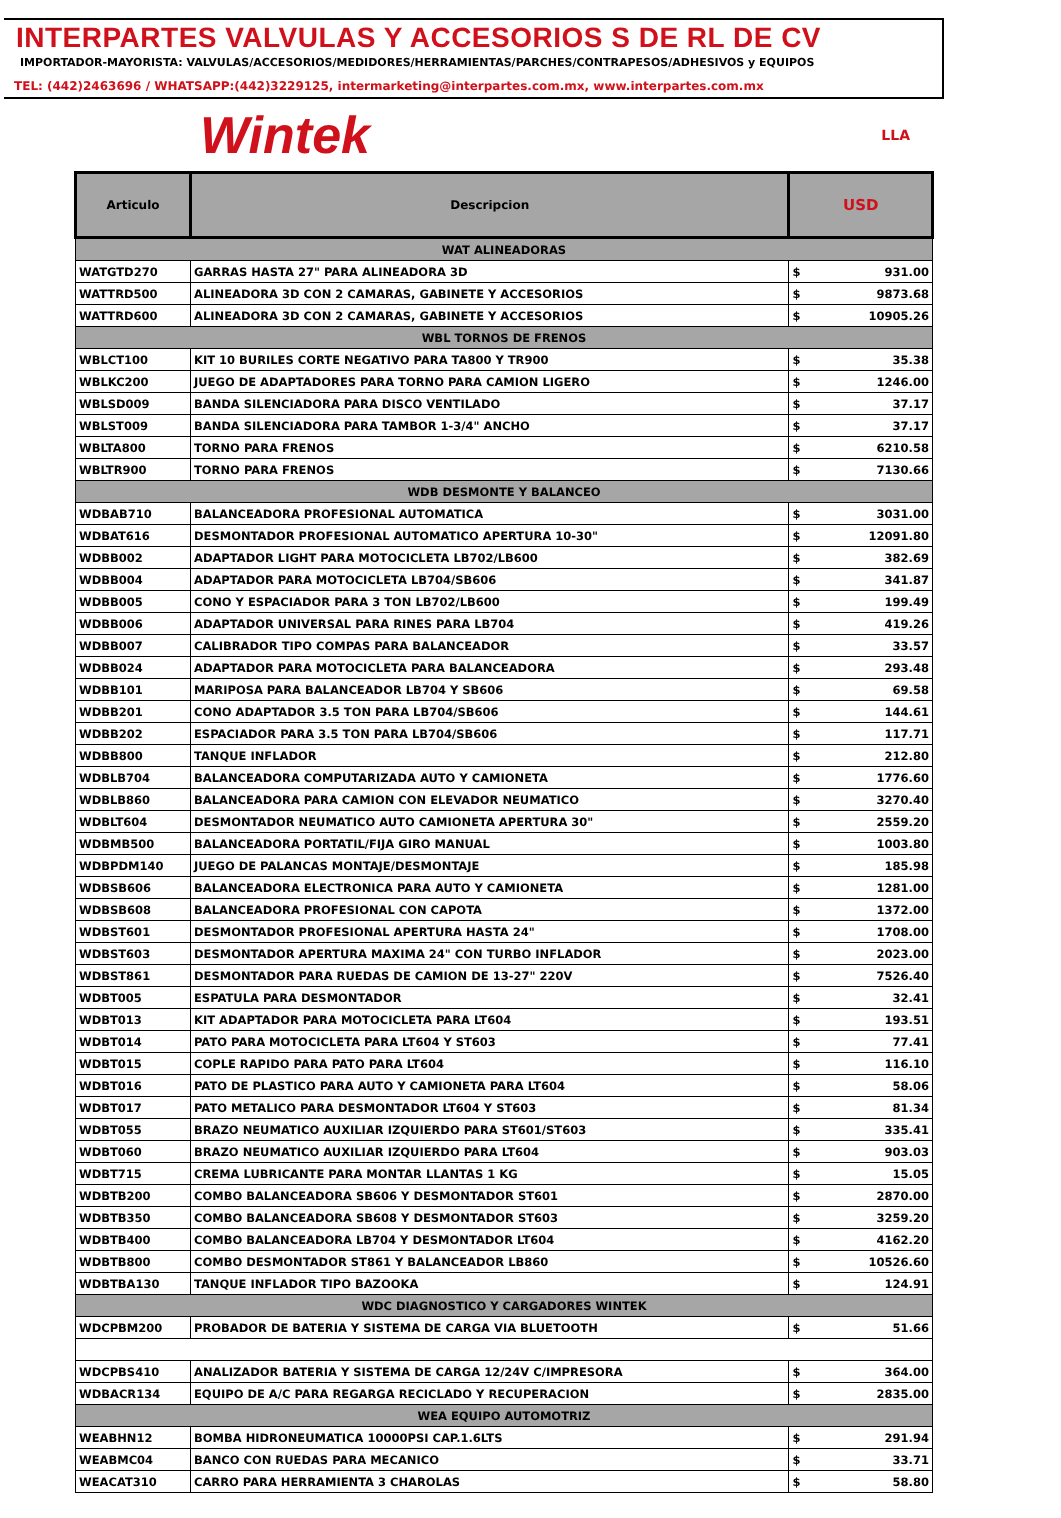INTERPARTES VALVULAS Y ACCESORIOS S DE RL DE CV
IMPORTADOR-MAYORISTA: VALVULAS/ACCESORIOS/MEDIDORES/HERRAMIENTAS/PARCHES/CONTRAPESOS/ADHESIVOS y EQUIPOS
TEL: (442)2463696 / WHATSAPP:(442)3229125, intermarketing@interpartes.com.mx, www.interpartes.com.mx
Wintek LLA
| Articulo | Descripcion | USD | |
| --- | --- | --- | --- |
| WAT ALINEADORAS | | | |
| WATGTD270 | GARRAS HASTA 27" PARA ALINEADORA 3D | $ | 931.00 |
| WATTRD500 | ALINEADORA 3D CON 2 CAMARAS, GABINETE Y ACCESORIOS | $ | 9873.68 |
| WATTRD600 | ALINEADORA 3D CON 2 CAMARAS, GABINETE Y ACCESORIOS | $ | 10905.26 |
| WBL TORNOS DE FRENOS | | | |
| WBLCT100 | KIT 10 BURILES CORTE NEGATIVO PARA TA800 Y TR900 | $ | 35.38 |
| WBLKC200 | JUEGO DE ADAPTADORES PARA TORNO PARA CAMION LIGERO | $ | 1246.00 |
| WBLSD009 | BANDA SILENCIADORA PARA DISCO VENTILADO | $ | 37.17 |
| WBLST009 | BANDA SILENCIADORA PARA TAMBOR 1-3/4" ANCHO | $ | 37.17 |
| WBLTA800 | TORNO PARA FRENOS | $ | 6210.58 |
| WBLTR900 | TORNO PARA FRENOS | $ | 7130.66 |
| WDB DESMONTE Y BALANCEO | | | |
| WDBAB710 | BALANCEADORA PROFESIONAL AUTOMATICA | $ | 3031.00 |
| WDBAT616 | DESMONTADOR PROFESIONAL AUTOMATICO APERTURA 10-30" | $ | 12091.80 |
| WDBB002 | ADAPTADOR LIGHT PARA MOTOCICLETA LB702/LB600 | $ | 382.69 |
| WDBB004 | ADAPTADOR PARA MOTOCICLETA LB704/SB606 | $ | 341.87 |
| WDBB005 | CONO Y ESPACIADOR PARA 3 TON LB702/LB600 | $ | 199.49 |
| WDBB006 | ADAPTADOR UNIVERSAL PARA RINES PARA LB704 | $ | 419.26 |
| WDBB007 | CALIBRADOR TIPO COMPAS PARA BALANCEADOR | $ | 33.57 |
| WDBB024 | ADAPTADOR PARA MOTOCICLETA PARA BALANCEADORA | $ | 293.48 |
| WDBB101 | MARIPOSA PARA BALANCEADOR LB704 Y SB606 | $ | 69.58 |
| WDBB201 | CONO ADAPTADOR 3.5 TON PARA LB704/SB606 | $ | 144.61 |
| WDBB202 | ESPACIADOR PARA 3.5 TON PARA LB704/SB606 | $ | 117.71 |
| WDBB800 | TANQUE INFLADOR | $ | 212.80 |
| WDBLB704 | BALANCEADORA COMPUTARIZADA AUTO Y CAMIONETA | $ | 1776.60 |
| WDBLB860 | BALANCEADORA PARA CAMION CON ELEVADOR NEUMATICO | $ | 3270.40 |
| WDBLT604 | DESMONTADOR NEUMATICO AUTO CAMIONETA APERTURA 30" | $ | 2559.20 |
| WDBMB500 | BALANCEADORA PORTATIL/FIJA GIRO MANUAL | $ | 1003.80 |
| WDBPDM140 | JUEGO DE PALANCAS MONTAJE/DESMONTAJE | $ | 185.98 |
| WDBSB606 | BALANCEADORA ELECTRONICA PARA AUTO Y CAMIONETA | $ | 1281.00 |
| WDBSB608 | BALANCEADORA PROFESIONAL CON CAPOTA | $ | 1372.00 |
| WDBST601 | DESMONTADOR PROFESIONAL APERTURA HASTA 24" | $ | 1708.00 |
| WDBST603 | DESMONTADOR APERTURA MAXIMA 24" CON TURBO INFLADOR | $ | 2023.00 |
| WDBST861 | DESMONTADOR PARA RUEDAS DE CAMION DE 13-27" 220V | $ | 7526.40 |
| WDBT005 | ESPATULA PARA DESMONTADOR | $ | 32.41 |
| WDBT013 | KIT ADAPTADOR PARA MOTOCICLETA PARA LT604 | $ | 193.51 |
| WDBT014 | PATO PARA MOTOCICLETA PARA LT604 Y ST603 | $ | 77.41 |
| WDBT015 | COPLE RAPIDO PARA PATO PARA LT604 | $ | 116.10 |
| WDBT016 | PATO DE PLASTICO PARA AUTO Y CAMIONETA PARA LT604 | $ | 58.06 |
| WDBT017 | PATO METALICO PARA DESMONTADOR LT604 Y ST603 | $ | 81.34 |
| WDBT055 | BRAZO NEUMATICO AUXILIAR IZQUIERDO PARA ST601/ST603 | $ | 335.41 |
| WDBT060 | BRAZO NEUMATICO AUXILIAR IZQUIERDO PARA LT604 | $ | 903.03 |
| WDBT715 | CREMA LUBRICANTE PARA MONTAR LLANTAS 1 KG | $ | 15.05 |
| WDBTB200 | COMBO BALANCEADORA SB606 Y DESMONTADOR ST601 | $ | 2870.00 |
| WDBTB350 | COMBO BALANCEADORA SB608 Y DESMONTADOR ST603 | $ | 3259.20 |
| WDBTB400 | COMBO BALANCEADORA LB704 Y DESMONTADOR LT604 | $ | 4162.20 |
| WDBTB800 | COMBO DESMONTADOR ST861 Y BALANCEADOR LB860 | $ | 10526.60 |
| WDBTBA130 | TANQUE INFLADOR TIPO BAZOOKA | $ | 124.91 |
| WDC DIAGNOSTICO Y CARGADORES WINTEK | | | |
| WDCPBM200 | PROBADOR DE BATERIA Y SISTEMA DE CARGA VIA BLUETOOTH | $ | 51.66 |
| WDCPBS410 | ANALIZADOR BATERIA Y SISTEMA DE CARGA 12/24V C/IMPRESORA | $ | 364.00 |
| WDBACR134 | EQUIPO DE A/C PARA REGARGA RECICLADO Y RECUPERACION | $ | 2835.00 |
| WEA EQUIPO AUTOMOTRIZ | | | |
| WEABHN12 | BOMBA HIDRONEUMATICA 10000PSI CAP.1.6LTS | $ | 291.94 |
| WEABMC04 | BANCO CON RUEDAS PARA MECANICO | $ | 33.71 |
| WEACAT310 | CARRO PARA HERRAMIENTA 3 CHAROLAS | $ | 58.80 |